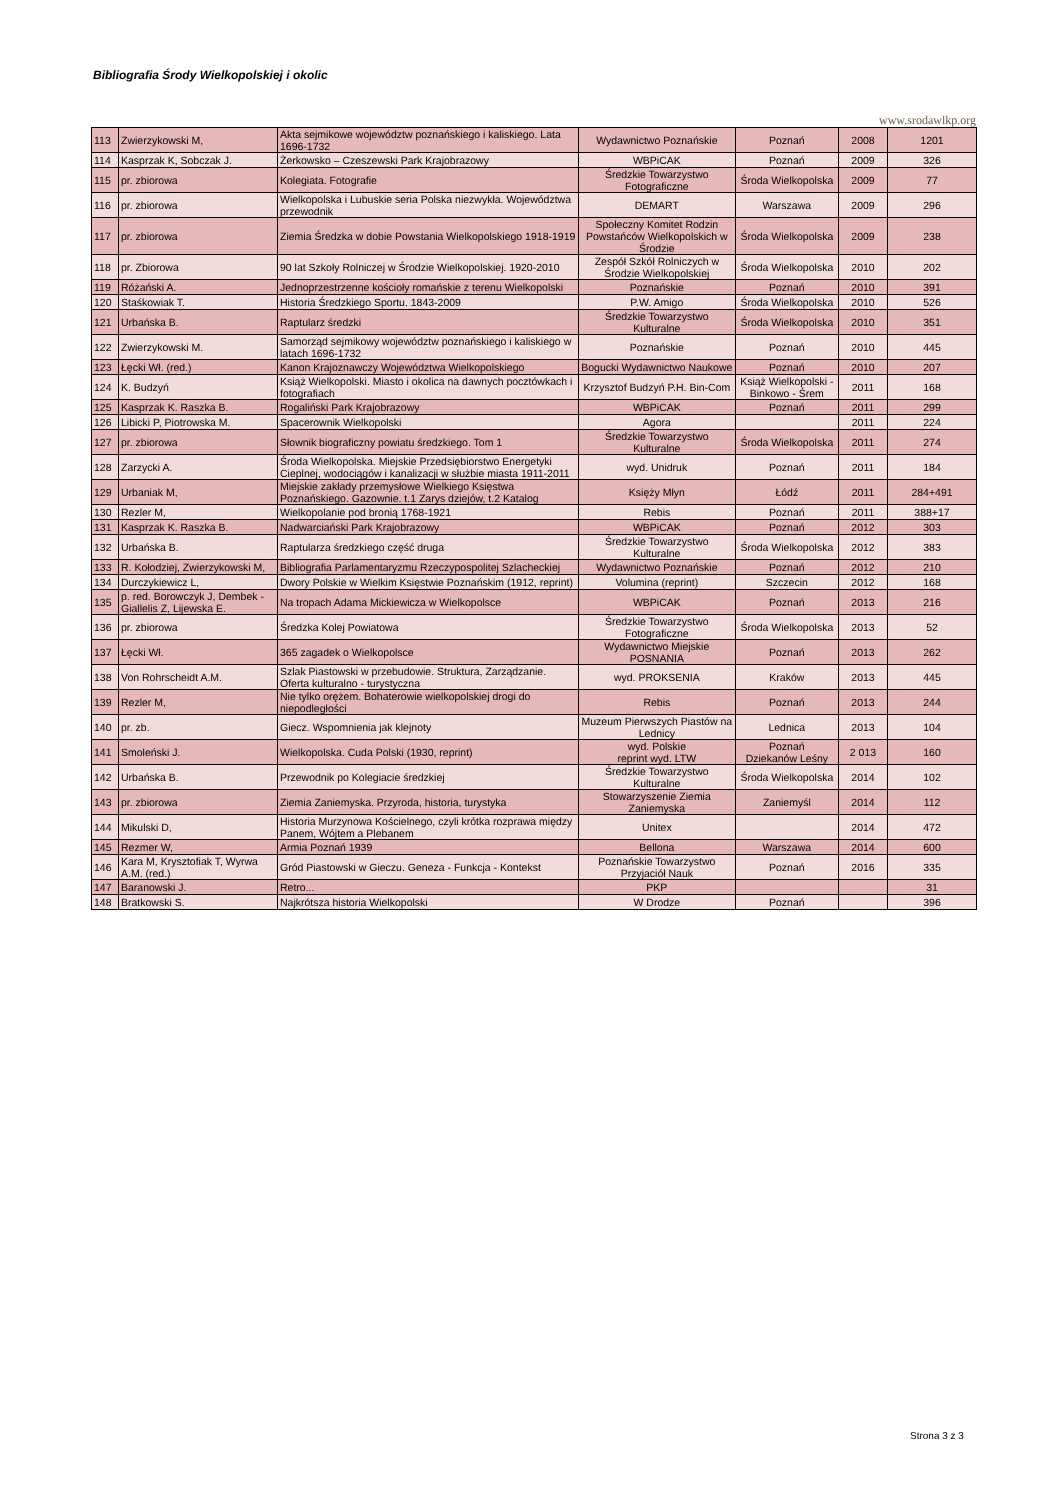Bibliografia Środy Wielkopolskiej i okolic
www.srodawlkp.org
| 113 | Zwierzykowski M, | Akta sejmikowe województw poznańskiego i kaliskiego. Lata 1696-1732 | Wydawnictwo Poznańskie | Poznań | 2008 | 1201 |
| 114 | Kasprzak K, Sobczak J. | Żerkowsko – Czeszewski Park Krajobrazowy | WBPiCAK | Poznań | 2009 | 326 |
| 115 | pr. zbiorowa | Kolegiata. Fotografie | Średzkie Towarzystwo Fotograficzne | Środa Wielkopolska | 2009 | 77 |
| 116 | pr. zbiorowa | Wielkopolska i Lubuskie seria Polska niezwykła. Województwa przewodnik | DEMART | Warszawa | 2009 | 296 |
| 117 | pr. zbiorowa | Ziemia Średzka w dobie Powstania Wielkopolskiego 1918-1919 | Społeczny Komitet Rodzin Powstańców Wielkopolskich w Środzie | Środa Wielkopolska | 2009 | 238 |
| 118 | pr. Zbiorowa | 90 lat Szkoły Rolniczej w Środzie Wielkopolskiej. 1920-2010 | Zespół Szkół Rolniczych w Środzie Wielkopolskiej | Środa Wielkopolska | 2010 | 202 |
| 119 | Różański A. | Jednoprzestrzenne kościoły romańskie z terenu Wielkopolski | Poznańskie | Poznań | 2010 | 391 |
| 120 | Staśkowiak T. | Historia Średzkiego Sportu. 1843-2009 | P.W. Amigo | Środa Wielkopolska | 2010 | 526 |
| 121 | Urbańska B. | Raptularz średzki | Średzkie Towarzystwo Kulturalne | Środa Wielkopolska | 2010 | 351 |
| 122 | Zwierzykowski M. | Samorząd sejmikowy województw poznańskiego i kaliskiego w latach 1696-1732 | Poznańskie | Poznań | 2010 | 445 |
| 123 | Łęcki Wł. (red.) | Kanon Krajoznawczy Województwa Wielkopolskiego | Bogucki Wydawnictwo Naukowe | Poznań | 2010 | 207 |
| 124 | K. Budzyń | Książ Wielkopolski. Miasto i okolica na dawnych pocztówkach i fotografiach | Krzysztof Budzyń P.H. Bin-Com | Książ Wielkopolski - Binkowo - Śrem | 2011 | 168 |
| 125 | Kasprzak K. Raszka B. | Rogaliński Park Krajobrazowy | WBPiCAK | Poznań | 2011 | 299 |
| 126 | Libicki P, Piotrowska M. | Spacerownik Wielkopolski | Agora | | 2011 | 224 |
| 127 | pr. zbiorowa | Słownik biograficzny powiatu średzkiego. Tom 1 | Średzkie Towarzystwo Kulturalne | Środa Wielkopolska | 2011 | 274 |
| 128 | Zarzycki A. | Środa Wielkopolska. Miejskie Przedsiębiorstwo Energetyki Cieplnej, wodociągów i kanalizacji w służbie miasta 1911-2011 | wyd. Unidruk | Poznań | 2011 | 184 |
| 129 | Urbaniak M, | Miejskie zakłady przemysłowe Wielkiego Księstwa Poznańskiego. Gazownie. t.1 Zarys dziejów, t.2 Katalog | Księży Młyn | Łódź | 2011 | 284+491 |
| 130 | Rezler M, | Wielkopolanie pod bronią 1768-1921 | Rebis | Poznań | 2011 | 388+17 |
| 131 | Kasprzak K. Raszka B. | Nadwarciański Park Krajobrazowy | WBPiCAK | Poznań | 2012 | 303 |
| 132 | Urbańska B. | Raptularza średzkiego część druga | Średzkie Towarzystwo Kulturalne | Środa Wielkopolska | 2012 | 383 |
| 133 | R. Kołodziej, Zwierzykowski M, | Bibliografia Parlamentaryzmu Rzeczypospolitej Szlacheckiej | Wydawnictwo Poznańskie | Poznań | 2012 | 210 |
| 134 | Durczykiewicz L, | Dwory Polskie w Wielkim Księstwie Poznańskim (1912, reprint) | Volumina (reprint) | Szczecin | 2012 | 168 |
| 135 | p. red. Borowczyk J, Dembek - Giallelis Z, Lijewska E. | Na tropach Adama Mickiewicza w Wielkopolsce | WBPiCAK | Poznań | 2013 | 216 |
| 136 | pr. zbiorowa | Średzka Kolej Powiatowa | Średzkie Towarzystwo Fotograficzne | Środa Wielkopolska | 2013 | 52 |
| 137 | Łęcki Wł. | 365 zagadek o Wielkopolsce | Wydawnictwo Miejskie POSNANIA | Poznań | 2013 | 262 |
| 138 | Von Rohrscheidt A.M. | Szlak Piastowski w przebudowie. Struktura, Zarządzanie. Oferta kulturalno - turystyczna | wyd. PROKSENIA | Kraków | 2013 | 445 |
| 139 | Rezler M, | Nie tylko orężem. Bohaterowie wielkopolskiej drogi do niepodległości | Rebis | Poznań | 2013 | 244 |
| 140 | pr. zb. | Giecz. Wspomnienia jak klejnoty | Muzeum Pierwszych Piastów na Lednicy | Lednica | 2013 | 104 |
| 141 | Smoleński J. | Wielkopolska. Cuda Polski (1930, reprint) | wyd. Polskie reprint wyd. LTW | Poznań Dziekanów Leśny | 2 013 | 160 |
| 142 | Urbańska B. | Przewodnik po Kolegiacie średzkiej | Średzkie Towarzystwo Kulturalne | Środa Wielkopolska | 2014 | 102 |
| 143 | pr. zbiorowa | Ziemia Zaniemyska. Przyroda, historia, turystyka | Stowarzyszenie Ziemia Zaniemyska | Zaniemyśl | 2014 | 112 |
| 144 | Mikulski D, | Historia Murzynowa Kościelnego, czyli krótka rozprawa między Panem, Wójtem a Plebanem | Unitex | | 2014 | 472 |
| 145 | Rezmer W, | Armia Poznań 1939 | Bellona | Warszawa | 2014 | 600 |
| 146 | Kara M, Krysztofiak T, Wyrwa A.M. (red.) | Gród Piastowski w Gieczu. Geneza - Funkcja - Kontekst | Poznańskie Towarzystwo Przyjaciół Nauk | Poznań | 2016 | 335 |
| 147 | Baranowski J. | Retro... | PKP | | | 31 |
| 148 | Bratkowski S. | Najkrótsza historia Wielkopolski | W Drodze | Poznań | | 396 |
Strona 3 z 3